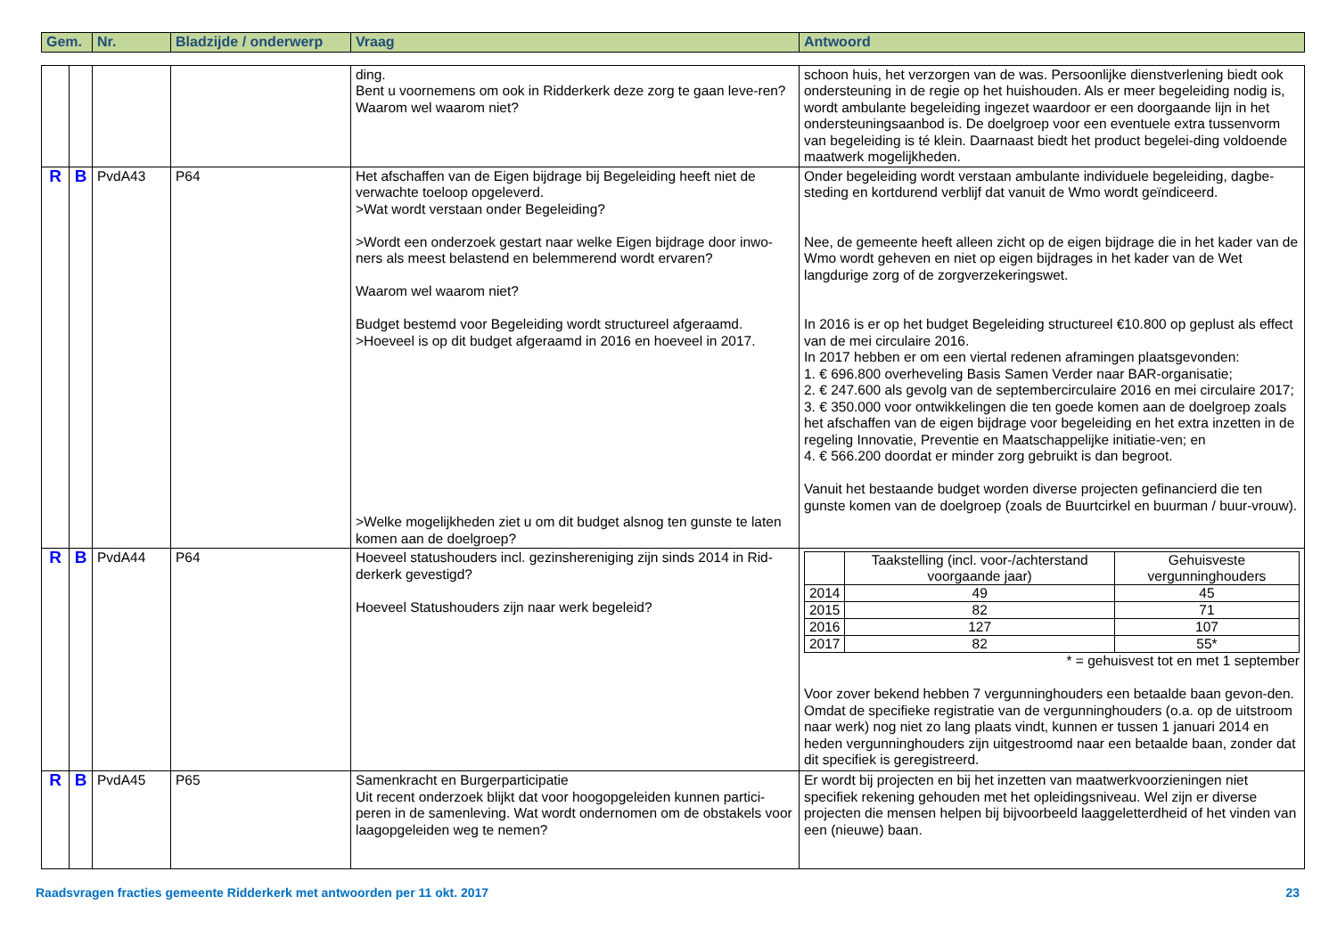| Gem. | Nr. | Bladzijde / onderwerp | Vraag | Antwoord |
| --- | --- | --- | --- | --- |
| | | | | ding. Bent u voornemens om ook in Ridderkerk deze zorg te gaan leve-ren? Waarom wel waarom niet? | schoon huis, het verzorgen van de was. Persoonlijke dienstverlening biedt ook ondersteuning in de regie op het huishouden. Als er meer begeleiding nodig is, wordt ambulante begeleiding ingezet waardoor er een doorgaande lijn in het ondersteuningsaanbod is. De doelgroep voor een eventuele extra tussenvorm van begeleiding is té klein. Daarnaast biedt het product begelei-ding voldoende maatwerk mogelijkheden. |
| R | B | PvdA43 | P64 | Het afschaffen van de Eigen bijdrage bij Begeleiding heeft niet de verwachte toeloop opgeleverd. >Wat wordt verstaan onder Begeleiding? >Wordt een onderzoek gestart naar welke Eigen bijdrage door inwo-ners als meest belastend en belemmerend wordt ervaren? Waarom wel waarom niet? Budget bestemd voor Begeleiding wordt structureel afgeraamd. >Hoeveel is op dit budget afgeraamd in 2016 en hoeveel in 2017. >Welke mogelijkheden ziet u om dit budget alsnog ten gunste te laten komen aan de doelgroep? | Onder begeleiding wordt verstaan ambulante individuele begeleiding, dagbe-steding en kortdurend verblijf dat vanuit de Wmo wordt geïndiceerd. Nee, de gemeente heeft alleen zicht op de eigen bijdrage die in het kader van de Wmo wordt geheven en niet op eigen bijdrages in het kader van de Wet langdurige zorg of de zorgverzekeringswet. In 2016 is er op het budget Begeleiding structureel €10.800 op geplust als effect van de mei circulaire 2016. In 2017 hebben er om een viertal redenen aframingen plaatsgevonden: 1. € 696.800 overheveling Basis Samen Verder naar BAR-organisatie; 2. € 247.600 als gevolg van de septembercirculaire 2016 en mei circulaire 2017; 3. € 350.000 voor ontwikkelingen die ten goede komen aan de doelgroep zoals het afschaffen van de eigen bijdrage voor begeleiding en het extra inzetten in de regeling Innovatie, Preventie en Maatschappelijke initiatie-ven; en 4. € 566.200 doordat er minder zorg gebruikt is dan begroot. Vanuit het bestaande budget worden diverse projecten gefinancierd die ten gunste komen van de doelgroep (zoals de Buurtcirkel en buurman / buur-vrouw). |
| R | B | PvdA44 | P64 | Hoeveel statushouders incl. gezinshereniging zijn sinds 2014 in Rid-derkerk gevestigd? Hoeveel Statushouders zijn naar werk begeleid? | / / Taakstelling (incl. voor-/achterstand voorgaande jaar) / Gehuisveste vergunninghouders / / 2014 / 49 / 45 / / 2015 / 82 / 71 / / 2016 / 127 / 107 / / 2017 / 82 / 55* / * = gehuisvest tot en met 1 september Voor zover bekend hebben 7 vergunninghouders een betaalde baan gevon-den. Omdat de specifieke registratie van de vergunninghouders (o.a. op de uitstroom naar werk) nog niet zo lang plaats vindt, kunnen er tussen 1 januari 2014 en heden vergunninghouders zijn uitgestroomd naar een betaalde baan, zonder dat dit specifiek is geregistreerd. |
| R | B | PvdA45 | P65 | Samenkracht en Burgerparticipatie Uit recent onderzoek blijkt dat voor hoogopgeleiden kunnen partici-peren in de samenleving. Wat wordt ondernomen om de obstakels voor laagopgeleiden weg te nemen? | Er wordt bij projecten en bij het inzetten van maatwerkvoorzieningen niet specifiek rekening gehouden met het opleidingsniveau. Wel zijn er diverse projecten die mensen helpen bij bijvoorbeeld laaggeletterdheid of het vinden van een (nieuwe) baan. |
Raadsvragen fracties gemeente Ridderkerk met antwoorden per 11 okt. 2017 23